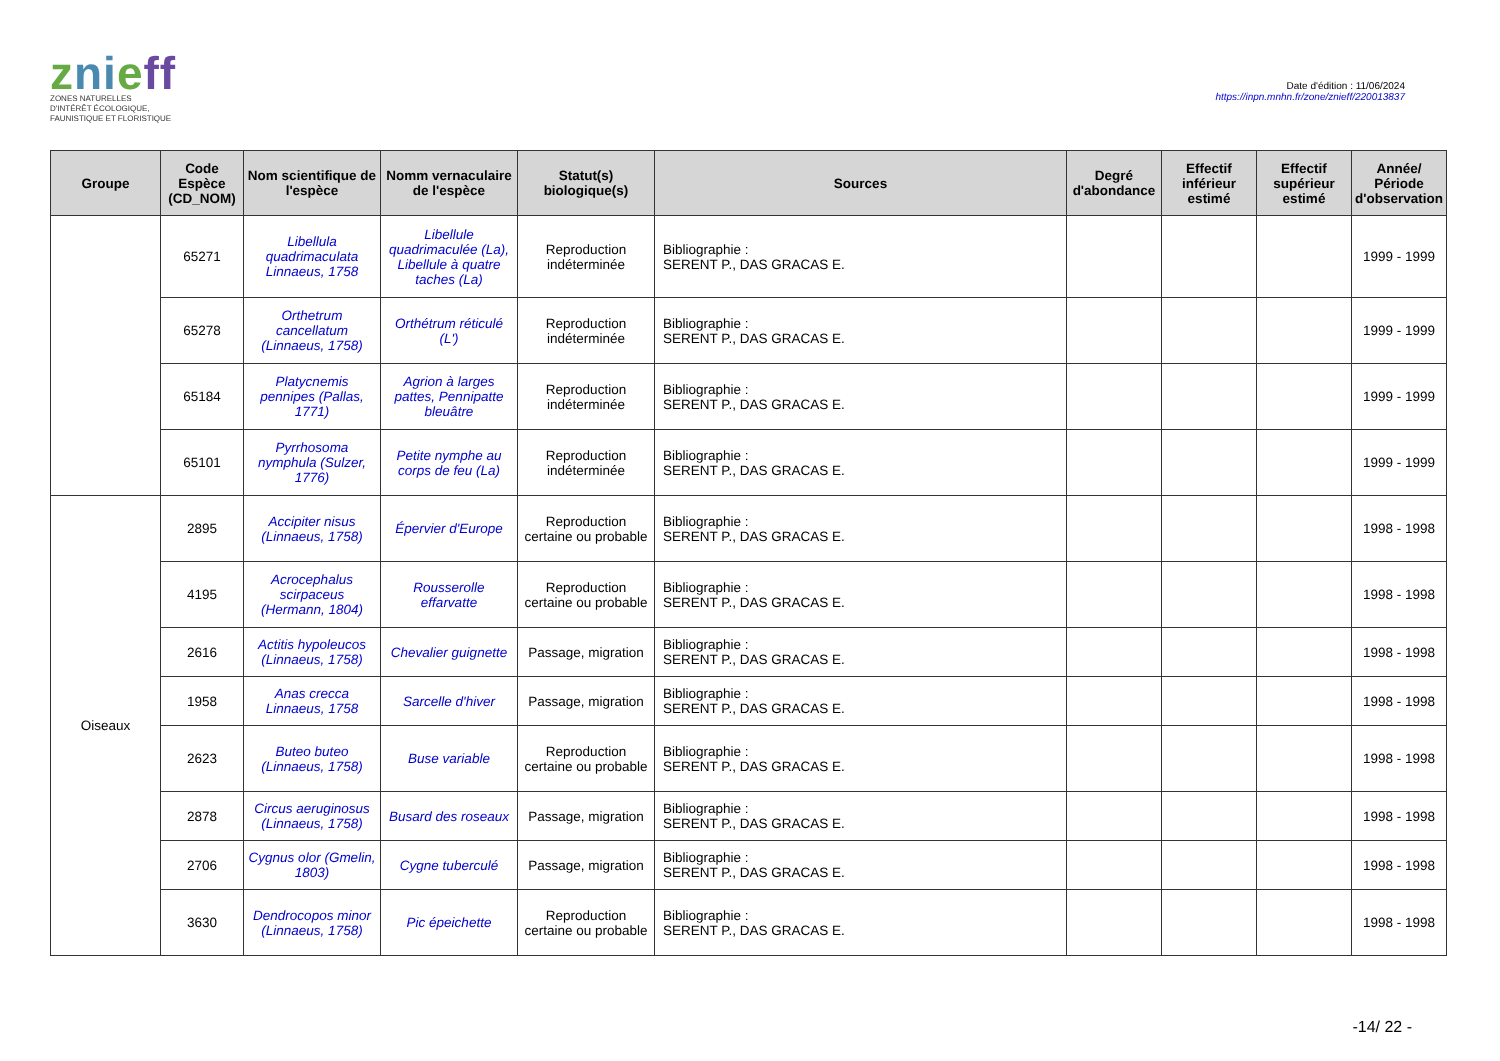znieff
ZONES NATURELLES
D'INTÉRÊT ÉCOLOGIQUE,
FAUNISTIQUE ET FLORISTIQUE
Date d'édition : 11/06/2024
https://inpn.mnhn.fr/zone/znieff/220013837
| Groupe | Code Espèce (CD_NOM) | Nom scientifique de l'espèce | Nomm vernaculaire de l'espèce | Statut(s) biologique(s) | Sources | Degré d'abondance | Effectif inférieur estimé | Effectif supérieur estimé | Année/ Période d'observation |
| --- | --- | --- | --- | --- | --- | --- | --- | --- | --- |
| | 65271 | Libellula quadrimaculata Linnaeus, 1758 | Libellule quadrimaculée (La), Libellule à quatre taches (La) | Reproduction indéterminée | Bibliographie : SERENT P., DAS GRACAS E. | | | | 1999 - 1999 |
| | 65278 | Orthetrum cancellatum (Linnaeus, 1758) | Orthétrum réticulé (L') | Reproduction indéterminée | Bibliographie : SERENT P., DAS GRACAS E. | | | | 1999 - 1999 |
| | 65184 | Platycnemis pennipes (Pallas, 1771) | Agrion à larges pattes, Pennipatte bleuâtre | Reproduction indéterminée | Bibliographie : SERENT P., DAS GRACAS E. | | | | 1999 - 1999 |
| | 65101 | Pyrrhosoma nymphula (Sulzer, 1776) | Petite nymphe au corps de feu (La) | Reproduction indéterminée | Bibliographie : SERENT P., DAS GRACAS E. | | | | 1999 - 1999 |
| Oiseaux | 2895 | Accipiter nisus (Linnaeus, 1758) | Épervier d'Europe | Reproduction certaine ou probable | Bibliographie : SERENT P., DAS GRACAS E. | | | | 1998 - 1998 |
| | 4195 | Acrocephalus scirpaceus (Hermann, 1804) | Rousserolle effarvatte | Reproduction certaine ou probable | Bibliographie : SERENT P., DAS GRACAS E. | | | | 1998 - 1998 |
| | 2616 | Actitis hypoleucos (Linnaeus, 1758) | Chevalier guignette | Passage, migration | Bibliographie : SERENT P., DAS GRACAS E. | | | | 1998 - 1998 |
| | 1958 | Anas crecca Linnaeus, 1758 | Sarcelle d'hiver | Passage, migration | Bibliographie : SERENT P., DAS GRACAS E. | | | | 1998 - 1998 |
| | 2623 | Buteo buteo (Linnaeus, 1758) | Buse variable | Reproduction certaine ou probable | Bibliographie : SERENT P., DAS GRACAS E. | | | | 1998 - 1998 |
| | 2878 | Circus aeruginosus (Linnaeus, 1758) | Busard des roseaux | Passage, migration | Bibliographie : SERENT P., DAS GRACAS E. | | | | 1998 - 1998 |
| | 2706 | Cygnus olor (Gmelin, 1803) | Cygne tuberculé | Passage, migration | Bibliographie : SERENT P., DAS GRACAS E. | | | | 1998 - 1998 |
| | 3630 | Dendrocopos minor (Linnaeus, 1758) | Pic épeichette | Reproduction certaine ou probable | Bibliographie : SERENT P., DAS GRACAS E. | | | | 1998 - 1998 |
-14/ 22 -